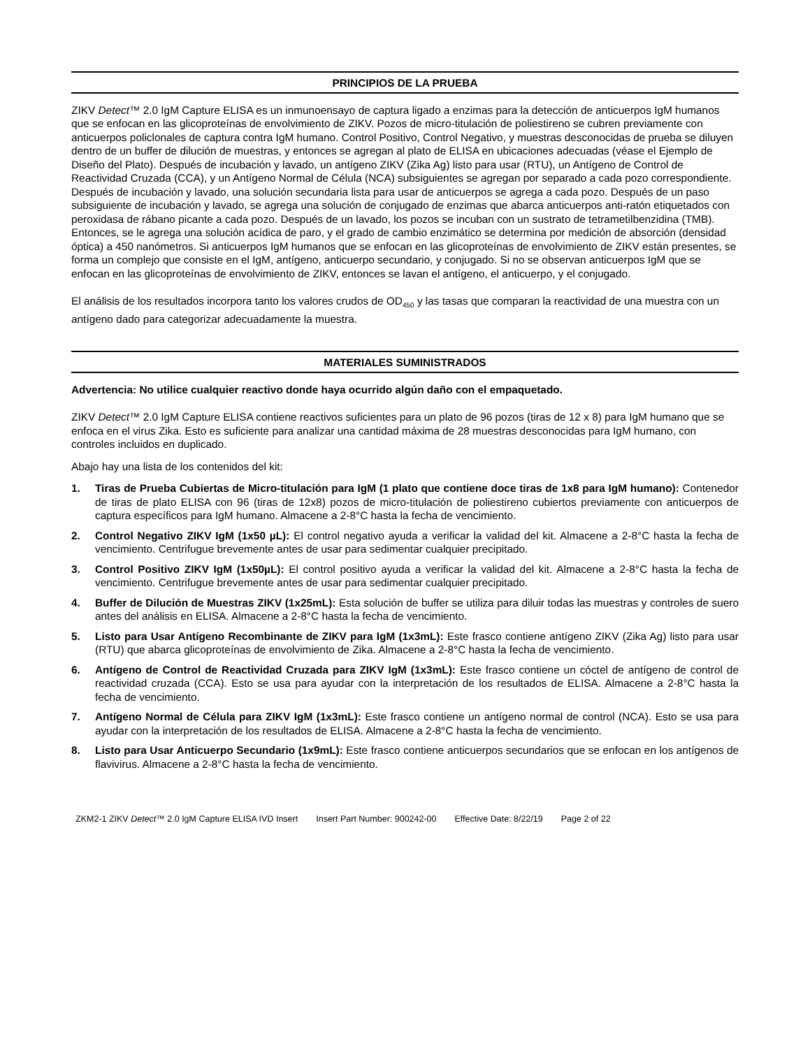PRINCIPIOS DE LA PRUEBA
ZIKV Detect™ 2.0 IgM Capture ELISA es un inmunoensayo de captura ligado a enzimas para la detección de anticuerpos IgM humanos que se enfocan en las glicoproteínas de envolvimiento de ZIKV. Pozos de micro-titulación de poliestireno se cubren previamente con anticuerpos policlonales de captura contra IgM humano. Control Positivo, Control Negativo, y muestras desconocidas de prueba se diluyen dentro de un buffer de dilución de muestras, y entonces se agregan al plato de ELISA en ubicaciones adecuadas (véase el Ejemplo de Diseño del Plato). Después de incubación y lavado, un antígeno ZIKV (Zika Ag) listo para usar (RTU), un Antígeno de Control de Reactividad Cruzada (CCA), y un Antígeno Normal de Célula (NCA) subsiguientes se agregan por separado a cada pozo correspondiente. Después de incubación y lavado, una solución secundaria lista para usar de anticuerpos se agrega a cada pozo. Después de un paso subsiguiente de incubación y lavado, se agrega una solución de conjugado de enzimas que abarca anticuerpos anti-ratón etiquetados con peroxidasa de rábano picante a cada pozo. Después de un lavado, los pozos se incuban con un sustrato de tetrametilbenzidina (TMB). Entonces, se le agrega una solución acídica de paro, y el grado de cambio enzimático se determina por medición de absorción (densidad óptica) a 450 nanómetros. Si anticuerpos IgM humanos que se enfocan en las glicoproteínas de envolvimiento de ZIKV están presentes, se forma un complejo que consiste en el IgM, antígeno, anticuerpo secundario, y conjugado. Si no se observan anticuerpos IgM que se enfocan en las glicoproteínas de envolvimiento de ZIKV, entonces se lavan el antígeno, el anticuerpo, y el conjugado.
El análisis de los resultados incorpora tanto los valores crudos de OD<sub>450</sub> y las tasas que comparan la reactividad de una muestra con un antígeno dado para categorizar adecuadamente la muestra.
MATERIALES SUMINISTRADOS
Advertencia: No utilice cualquier reactivo donde haya ocurrido algún daño con el empaquetado.
ZIKV Detect™ 2.0 IgM Capture ELISA contiene reactivos suficientes para un plato de 96 pozos (tiras de 12 x 8) para IgM humano que se enfoca en el virus Zika. Esto es suficiente para analizar una cantidad máxima de 28 muestras desconocidas para IgM humano, con controles incluidos en duplicado.
Abajo hay una lista de los contenidos del kit:
1. Tiras de Prueba Cubiertas de Micro-titulación para IgM (1 plato que contiene doce tiras de 1x8 para IgM humano): Contenedor de tiras de plato ELISA con 96 (tiras de 12x8) pozos de micro-titulación de poliestireno cubiertos previamente con anticuerpos de captura específicos para IgM humano. Almacene a 2-8°C hasta la fecha de vencimiento.
2. Control Negativo ZIKV IgM (1x50 µL): El control negativo ayuda a verificar la validad del kit. Almacene a 2-8°C hasta la fecha de vencimiento. Centrifugue brevemente antes de usar para sedimentar cualquier precipitado.
3. Control Positivo ZIKV IgM (1x50µL): El control positivo ayuda a verificar la validad del kit. Almacene a 2-8°C hasta la fecha de vencimiento. Centrifugue brevemente antes de usar para sedimentar cualquier precipitado.
4. Buffer de Dilución de Muestras ZIKV (1x25mL): Esta solución de buffer se utiliza para diluir todas las muestras y controles de suero antes del análisis en ELISA. Almacene a 2-8°C hasta la fecha de vencimiento.
5. Listo para Usar Antígeno Recombinante de ZIKV para IgM (1x3mL): Este frasco contiene antígeno ZIKV (Zika Ag) listo para usar (RTU) que abarca glicoproteínas de envolvimiento de Zika. Almacene a 2-8°C hasta la fecha de vencimiento.
6. Antígeno de Control de Reactividad Cruzada para ZIKV IgM (1x3mL): Este frasco contiene un cóctel de antígeno de control de reactividad cruzada (CCA). Esto se usa para ayudar con la interpretación de los resultados de ELISA. Almacene a 2-8°C hasta la fecha de vencimiento.
7. Antígeno Normal de Célula para ZIKV IgM (1x3mL): Este frasco contiene un antígeno normal de control (NCA). Esto se usa para ayudar con la interpretación de los resultados de ELISA. Almacene a 2-8°C hasta la fecha de vencimiento.
8. Listo para Usar Anticuerpo Secundario (1x9mL): Este frasco contiene anticuerpos secundarios que se enfocan en los antígenos de flavivirus. Almacene a 2-8°C hasta la fecha de vencimiento.
ZKM2-1 ZIKV Detect™ 2.0 IgM Capture ELISA IVD Insert Insert Part Number: 900242-00 Effective Date: 8/22/19 Page 2 of 22